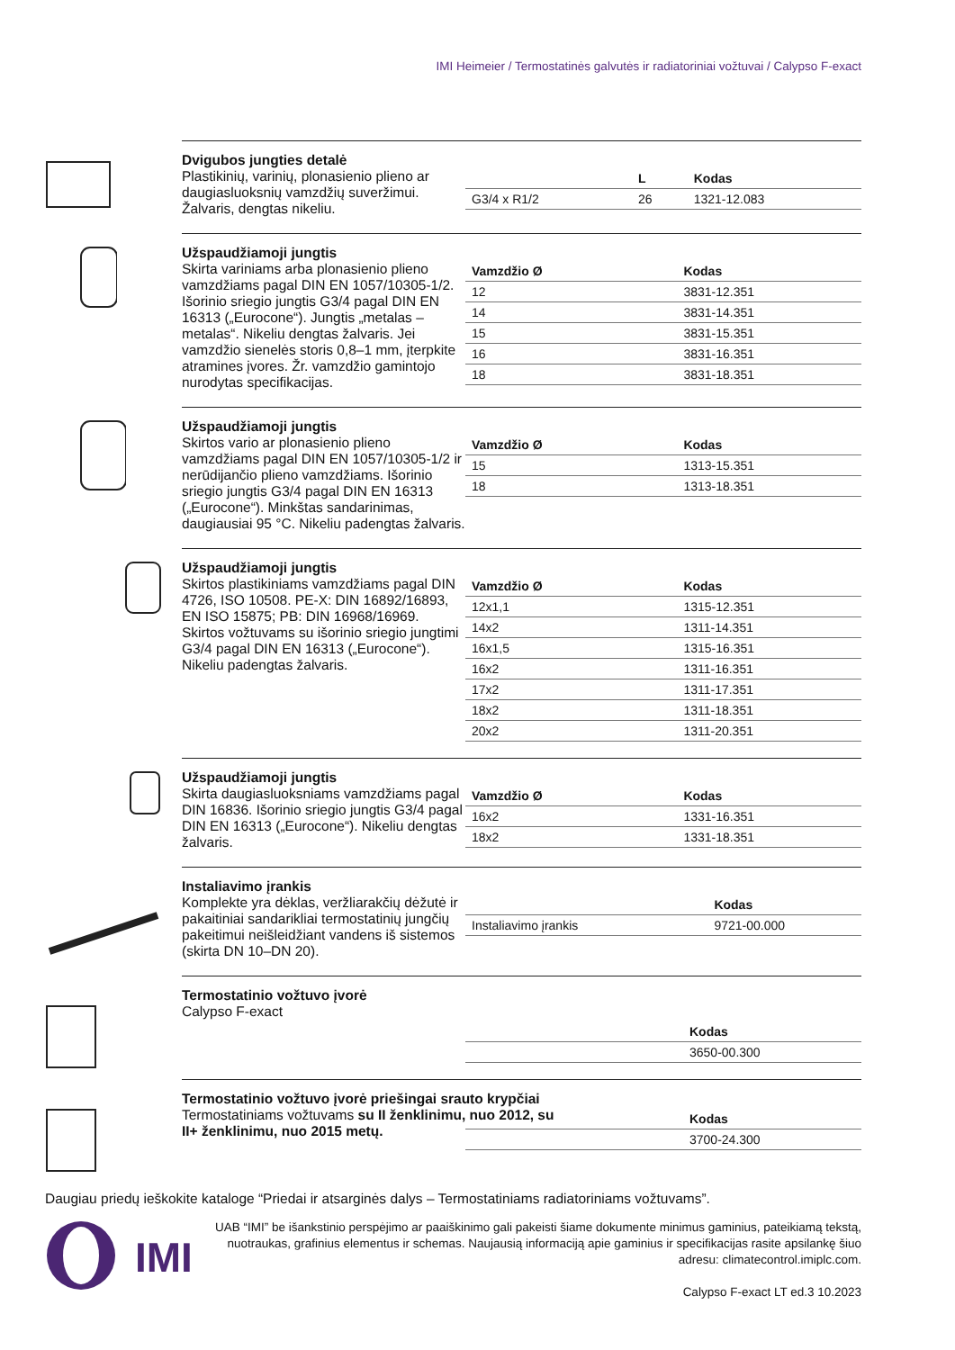IMI Heimeier / Termostatinės galvutės ir radiatoriniai vožtuvai / Calypso F-exact
Dvigubos jungties detalė
Plastikinių, varinių, plonasienio plieno ar daugiasluoksnių vamzdžių suveržimui. Žalvaris, dengtas nikeliu.
| | L | Kodas |
| --- | --- | --- |
| G3/4 x R1/2 | 26 | 1321-12.083 |
Užspaudžiamoji jungtis
Skirta variniams arba plonasienio plieno vamzdžiams pagal DIN EN 1057/10305-1/2. Išorinio sriegio jungtis G3/4 pagal DIN EN 16313 („Eurocone“). Jungtis „metalas – metalas“. Nikeliu dengtas žalvaris. Jei vamzdžio sienelės storis 0,8–1 mm, įterpkite atramines įvores. Žr. vamzdžio gamintojo nurodytas specifikacijas.
| Vamzdžio Ø | | Kodas |
| --- | --- | --- |
| 12 | | 3831-12.351 |
| 14 | | 3831-14.351 |
| 15 | | 3831-15.351 |
| 16 | | 3831-16.351 |
| 18 | | 3831-18.351 |
Užspaudžiamoji jungtis
Skirtos vario ar plonasienio plieno vamzdžiams pagal DIN EN 1057/10305-1/2 ir nerūdijančio plieno vamzdžiams. Išorinio sriegio jungtis G3/4 pagal DIN EN 16313 („Eurocone“). Minkštas sandarinimas, daugiausiai 95 °C. Nikeliu padengtas žalvaris.
| Vamzdžio Ø | | Kodas |
| --- | --- | --- |
| 15 | | 1313-15.351 |
| 18 | | 1313-18.351 |
Užspaudžiamoji jungtis
Skirtos plastikiniams vamzdžiams pagal DIN 4726, ISO 10508. PE-X: DIN 16892/16893, EN ISO 15875; PB: DIN 16968/16969. Skirtos vožtuvams su išorinio sriegio jungtimi G3/4 pagal DIN EN 16313 („Eurocone“). Nikeliu padengtas žalvaris.
| Vamzdžio Ø | | Kodas |
| --- | --- | --- |
| 12x1,1 | | 1315-12.351 |
| 14x2 | | 1311-14.351 |
| 16x1,5 | | 1315-16.351 |
| 16x2 | | 1311-16.351 |
| 17x2 | | 1311-17.351 |
| 18x2 | | 1311-18.351 |
| 20x2 | | 1311-20.351 |
Užspaudžiamoji jungtis
Skirta daugiasluoksniams vamzdžiams pagal DIN 16836. Išorinio sriegio jungtis G3/4 pagal DIN EN 16313 („Eurocone“). Nikeliu dengtas žalvaris.
| Vamzdžio Ø | | Kodas |
| --- | --- | --- |
| 16x2 | | 1331-16.351 |
| 18x2 | | 1331-18.351 |
Instaliavimo įrankis
Komplekte yra dėklas, veržliarakčių dėžutė ir pakaitiniai sandarikliai termostatinių jungčių pakeitimui neišleidžiant vandens iš sistemos (skirta DN 10–DN 20).
| | | Kodas |
| --- | --- | --- |
| Instaliavimo įrankis | | 9721-00.000 |
Termostatinio vožtuvo įvorė
Calypso F-exact
| | Kodas |
| --- | --- |
| | 3650-00.300 |
Termostatinio vožtuvo įvorė priešingai srauto krypčiai
Termostatiniams vožtuvams su II ženklinimu, nuo 2012, su II+ ženklinimu, nuo 2015 metų.
| | Kodas |
| --- | --- |
| | 3700-24.300 |
Daugiau priedų ieškokite kataloge “Priedai ir atsarginės dalys – Termostatiniams radiatoriniams vožtuvams”.
IMI
UAB “IMI” be išankstinio perspėjimo ar paaiškinimo gali pakeisti šiame dokumente minimus gaminius, pateikiamą tekstą, nuotraukas, grafinius elementus ir schemas. Naujausią informaciją apie gaminius ir specifikacijas rasite apsilankę šiuo adresu: climatecontrol.imiplc.com.
Calypso F-exact LT ed.3 10.2023